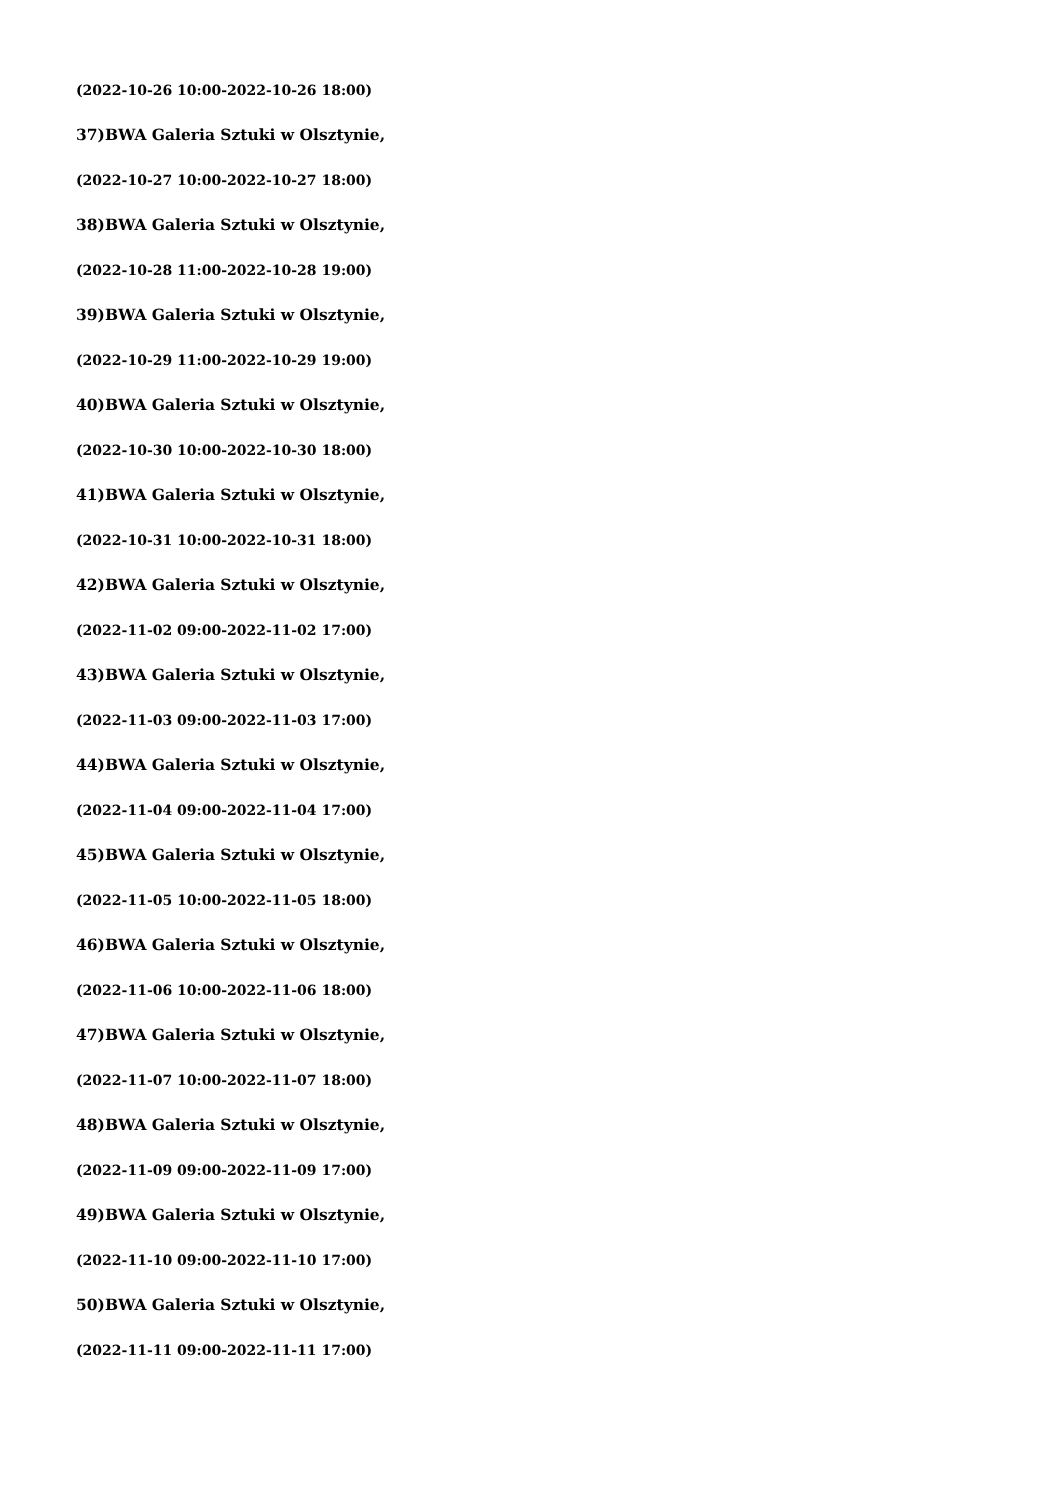(2022-10-26 10:00-2022-10-26 18:00)
37)BWA Galeria Sztuki w Olsztynie,
(2022-10-27 10:00-2022-10-27 18:00)
38)BWA Galeria Sztuki w Olsztynie,
(2022-10-28 11:00-2022-10-28 19:00)
39)BWA Galeria Sztuki w Olsztynie,
(2022-10-29 11:00-2022-10-29 19:00)
40)BWA Galeria Sztuki w Olsztynie,
(2022-10-30 10:00-2022-10-30 18:00)
41)BWA Galeria Sztuki w Olsztynie,
(2022-10-31 10:00-2022-10-31 18:00)
42)BWA Galeria Sztuki w Olsztynie,
(2022-11-02 09:00-2022-11-02 17:00)
43)BWA Galeria Sztuki w Olsztynie,
(2022-11-03 09:00-2022-11-03 17:00)
44)BWA Galeria Sztuki w Olsztynie,
(2022-11-04 09:00-2022-11-04 17:00)
45)BWA Galeria Sztuki w Olsztynie,
(2022-11-05 10:00-2022-11-05 18:00)
46)BWA Galeria Sztuki w Olsztynie,
(2022-11-06 10:00-2022-11-06 18:00)
47)BWA Galeria Sztuki w Olsztynie,
(2022-11-07 10:00-2022-11-07 18:00)
48)BWA Galeria Sztuki w Olsztynie,
(2022-11-09 09:00-2022-11-09 17:00)
49)BWA Galeria Sztuki w Olsztynie,
(2022-11-10 09:00-2022-11-10 17:00)
50)BWA Galeria Sztuki w Olsztynie,
(2022-11-11 09:00-2022-11-11 17:00)